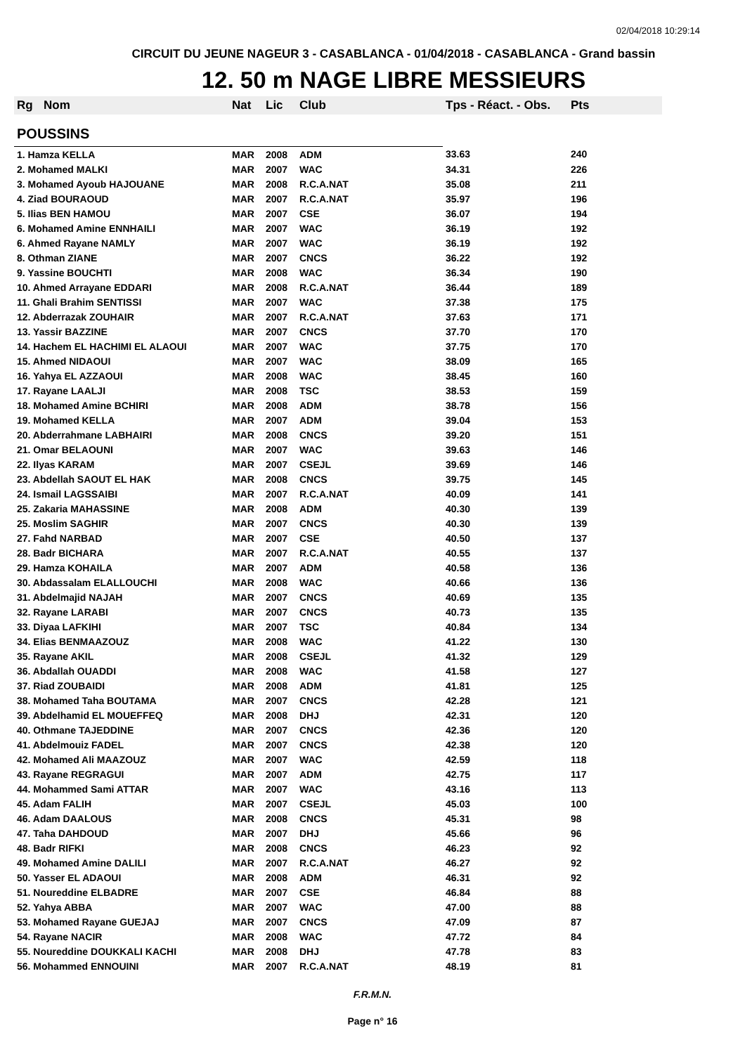02/04/2018 10:29:14
CIRCUIT DU JEUNE NAGEUR 3 - CASABLANCA - 01/04/2018 - CASABLANCA - Grand bassin
12. 50 m NAGE LIBRE MESSIEURS
| Rg | Nom | Nat | Lic | Club | Tps - Réact. - Obs. | Pts |
| --- | --- | --- | --- | --- | --- | --- |
| POUSSINS | | | | | | |
| 1. Hamza KELLA | | MAR | 2008 | ADM | 33.63 | 240 |
| 2. Mohamed MALKI | | MAR | 2007 | WAC | 34.31 | 226 |
| 3. Mohamed Ayoub HAJOUANE | | MAR | 2008 | R.C.A.NAT | 35.08 | 211 |
| 4. Ziad BOURAOUD | | MAR | 2007 | R.C.A.NAT | 35.97 | 196 |
| 5. Ilias BEN HAMOU | | MAR | 2007 | CSE | 36.07 | 194 |
| 6. Mohamed Amine ENNHAILI | | MAR | 2007 | WAC | 36.19 | 192 |
| 6. Ahmed Rayane NAMLY | | MAR | 2007 | WAC | 36.19 | 192 |
| 8. Othman ZIANE | | MAR | 2007 | CNCS | 36.22 | 192 |
| 9. Yassine BOUCHTI | | MAR | 2008 | WAC | 36.34 | 190 |
| 10. Ahmed Arrayane EDDARI | | MAR | 2008 | R.C.A.NAT | 36.44 | 189 |
| 11. Ghali Brahim SENTISSI | | MAR | 2007 | WAC | 37.38 | 175 |
| 12. Abderrazak ZOUHAIR | | MAR | 2007 | R.C.A.NAT | 37.63 | 171 |
| 13. Yassir BAZZINE | | MAR | 2007 | CNCS | 37.70 | 170 |
| 14. Hachem EL HACHIMI EL ALAOUI | | MAR | 2007 | WAC | 37.75 | 170 |
| 15. Ahmed NIDAOUI | | MAR | 2007 | WAC | 38.09 | 165 |
| 16. Yahya EL AZZAOUI | | MAR | 2008 | WAC | 38.45 | 160 |
| 17. Rayane LAALJI | | MAR | 2008 | TSC | 38.53 | 159 |
| 18. Mohamed Amine BCHIRI | | MAR | 2008 | ADM | 38.78 | 156 |
| 19. Mohamed KELLA | | MAR | 2007 | ADM | 39.04 | 153 |
| 20. Abderrahmane LABHAIRI | | MAR | 2008 | CNCS | 39.20 | 151 |
| 21. Omar BELAOUNI | | MAR | 2007 | WAC | 39.63 | 146 |
| 22. Ilyas KARAM | | MAR | 2007 | CSEJL | 39.69 | 146 |
| 23. Abdellah SAOUT EL HAK | | MAR | 2008 | CNCS | 39.75 | 145 |
| 24. Ismail LAGSSAIBI | | MAR | 2007 | R.C.A.NAT | 40.09 | 141 |
| 25. Zakaria MAHASSINE | | MAR | 2008 | ADM | 40.30 | 139 |
| 25. Moslim SAGHIR | | MAR | 2007 | CNCS | 40.30 | 139 |
| 27. Fahd NARBAD | | MAR | 2007 | CSE | 40.50 | 137 |
| 28. Badr BICHARA | | MAR | 2007 | R.C.A.NAT | 40.55 | 137 |
| 29. Hamza KOHAILA | | MAR | 2007 | ADM | 40.58 | 136 |
| 30. Abdassalam ELALLOUCHI | | MAR | 2008 | WAC | 40.66 | 136 |
| 31. Abdelmajid NAJAH | | MAR | 2007 | CNCS | 40.69 | 135 |
| 32. Rayane LARABI | | MAR | 2007 | CNCS | 40.73 | 135 |
| 33. Diyaa LAFKIHI | | MAR | 2007 | TSC | 40.84 | 134 |
| 34. Elias BENMAAZOUZ | | MAR | 2008 | WAC | 41.22 | 130 |
| 35. Rayane AKIL | | MAR | 2008 | CSEJL | 41.32 | 129 |
| 36. Abdallah OUADDI | | MAR | 2008 | WAC | 41.58 | 127 |
| 37. Riad ZOUBAIDI | | MAR | 2008 | ADM | 41.81 | 125 |
| 38. Mohamed Taha BOUTAMA | | MAR | 2007 | CNCS | 42.28 | 121 |
| 39. Abdelhamid EL MOUEFFEQ | | MAR | 2008 | DHJ | 42.31 | 120 |
| 40. Othmane TAJEDDINE | | MAR | 2007 | CNCS | 42.36 | 120 |
| 41. Abdelmouiz FADEL | | MAR | 2007 | CNCS | 42.38 | 120 |
| 42. Mohamed Ali MAAZOUZ | | MAR | 2007 | WAC | 42.59 | 118 |
| 43. Rayane REGRAGUI | | MAR | 2007 | ADM | 42.75 | 117 |
| 44. Mohammed Sami ATTAR | | MAR | 2007 | WAC | 43.16 | 113 |
| 45. Adam FALIH | | MAR | 2007 | CSEJL | 45.03 | 100 |
| 46. Adam DAALOUS | | MAR | 2008 | CNCS | 45.31 | 98 |
| 47. Taha DAHDOUD | | MAR | 2007 | DHJ | 45.66 | 96 |
| 48. Badr RIFKI | | MAR | 2008 | CNCS | 46.23 | 92 |
| 49. Mohamed Amine DALILI | | MAR | 2007 | R.C.A.NAT | 46.27 | 92 |
| 50. Yasser EL ADAOUI | | MAR | 2008 | ADM | 46.31 | 92 |
| 51. Noureddine ELBADRE | | MAR | 2007 | CSE | 46.84 | 88 |
| 52. Yahya ABBA | | MAR | 2007 | WAC | 47.00 | 88 |
| 53. Mohamed Rayane GUEJAJ | | MAR | 2007 | CNCS | 47.09 | 87 |
| 54. Rayane NACIR | | MAR | 2008 | WAC | 47.72 | 84 |
| 55. Noureddine DOUKKALI KACHI | | MAR | 2008 | DHJ | 47.78 | 83 |
| 56. Mohammed ENNOUINI | | MAR | 2007 | R.C.A.NAT | 48.19 | 81 |
F.R.M.N.
Page n° 16